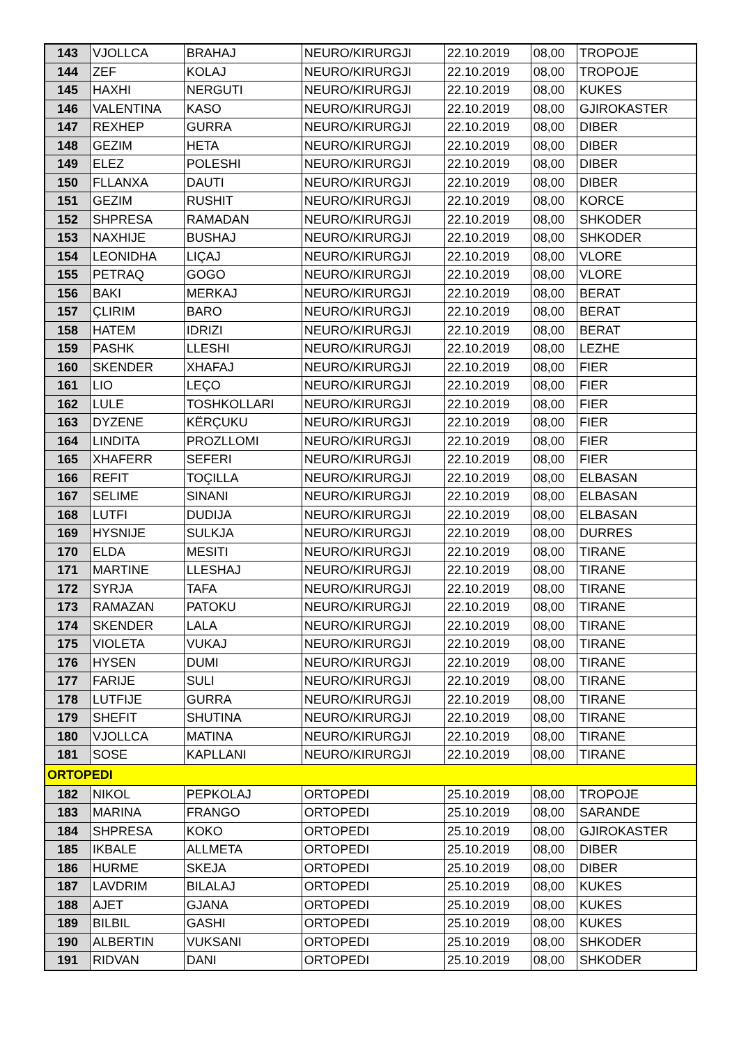| 143 | VJOLLCA | BRAHAJ | NEURO/KIRURGJI | 22.10.2019 | 08,00 | TROPOJE |
| 144 | ZEF | KOLAJ | NEURO/KIRURGJI | 22.10.2019 | 08,00 | TROPOJE |
| 145 | HAXHI | NERGUTI | NEURO/KIRURGJI | 22.10.2019 | 08,00 | KUKES |
| 146 | VALENTINA | KASO | NEURO/KIRURGJI | 22.10.2019 | 08,00 | GJIROKASTER |
| 147 | REXHEP | GURRA | NEURO/KIRURGJI | 22.10.2019 | 08,00 | DIBER |
| 148 | GEZIM | HETA | NEURO/KIRURGJI | 22.10.2019 | 08,00 | DIBER |
| 149 | ELEZ | POLESHI | NEURO/KIRURGJI | 22.10.2019 | 08,00 | DIBER |
| 150 | FLLANXA | DAUTI | NEURO/KIRURGJI | 22.10.2019 | 08,00 | DIBER |
| 151 | GEZIM | RUSHIT | NEURO/KIRURGJI | 22.10.2019 | 08,00 | KORCE |
| 152 | SHPRESA | RAMADAN | NEURO/KIRURGJI | 22.10.2019 | 08,00 | SHKODER |
| 153 | NAXHIJE | BUSHAJ | NEURO/KIRURGJI | 22.10.2019 | 08,00 | SHKODER |
| 154 | LEONIDHA | LIÇAJ | NEURO/KIRURGJI | 22.10.2019 | 08,00 | VLORE |
| 155 | PETRAQ | GOGO | NEURO/KIRURGJI | 22.10.2019 | 08,00 | VLORE |
| 156 | BAKI | MERKAJ | NEURO/KIRURGJI | 22.10.2019 | 08,00 | BERAT |
| 157 | ÇLIRIM | BARO | NEURO/KIRURGJI | 22.10.2019 | 08,00 | BERAT |
| 158 | HATEM | IDRIZI | NEURO/KIRURGJI | 22.10.2019 | 08,00 | BERAT |
| 159 | PASHK | LLESHI | NEURO/KIRURGJI | 22.10.2019 | 08,00 | LEZHE |
| 160 | SKENDER | XHAFAJ | NEURO/KIRURGJI | 22.10.2019 | 08,00 | FIER |
| 161 | LIO | LEÇO | NEURO/KIRURGJI | 22.10.2019 | 08,00 | FIER |
| 162 | LULE | TOSHKOLLARI | NEURO/KIRURGJI | 22.10.2019 | 08,00 | FIER |
| 163 | DYZENE | KËRÇUKU | NEURO/KIRURGJI | 22.10.2019 | 08,00 | FIER |
| 164 | LINDITA | PROZLLOMI | NEURO/KIRURGJI | 22.10.2019 | 08,00 | FIER |
| 165 | XHAFERR | SEFERI | NEURO/KIRURGJI | 22.10.2019 | 08,00 | FIER |
| 166 | REFIT | TOÇILLA | NEURO/KIRURGJI | 22.10.2019 | 08,00 | ELBASAN |
| 167 | SELIME | SINANI | NEURO/KIRURGJI | 22.10.2019 | 08,00 | ELBASAN |
| 168 | LUTFI | DUDIJA | NEURO/KIRURGJI | 22.10.2019 | 08,00 | ELBASAN |
| 169 | HYSNIJE | SULKJA | NEURO/KIRURGJI | 22.10.2019 | 08,00 | DURRES |
| 170 | ELDA | MESITI | NEURO/KIRURGJI | 22.10.2019 | 08,00 | TIRANE |
| 171 | MARTINE | LLESHAJ | NEURO/KIRURGJI | 22.10.2019 | 08,00 | TIRANE |
| 172 | SYRJA | TAFA | NEURO/KIRURGJI | 22.10.2019 | 08,00 | TIRANE |
| 173 | RAMAZAN | PATOKU | NEURO/KIRURGJI | 22.10.2019 | 08,00 | TIRANE |
| 174 | SKENDER | LALA | NEURO/KIRURGJI | 22.10.2019 | 08,00 | TIRANE |
| 175 | VIOLETA | VUKAJ | NEURO/KIRURGJI | 22.10.2019 | 08,00 | TIRANE |
| 176 | HYSEN | DUMI | NEURO/KIRURGJI | 22.10.2019 | 08,00 | TIRANE |
| 177 | FARIJE | SULI | NEURO/KIRURGJI | 22.10.2019 | 08,00 | TIRANE |
| 178 | LUTFIJE | GURRA | NEURO/KIRURGJI | 22.10.2019 | 08,00 | TIRANE |
| 179 | SHEFIT | SHUTINA | NEURO/KIRURGJI | 22.10.2019 | 08,00 | TIRANE |
| 180 | VJOLLCA | MATINA | NEURO/KIRURGJI | 22.10.2019 | 08,00 | TIRANE |
| 181 | SOSE | KAPLLANI | NEURO/KIRURGJI | 22.10.2019 | 08,00 | TIRANE |
| ORTOPEDI | | | | | | |
| 182 | NIKOL | PEPKOLAJ | ORTOPEDI | 25.10.2019 | 08,00 | TROPOJE |
| 183 | MARINA | FRANGO | ORTOPEDI | 25.10.2019 | 08,00 | SARANDE |
| 184 | SHPRESA | KOKO | ORTOPEDI | 25.10.2019 | 08,00 | GJIROKASTER |
| 185 | IKBALE | ALLMETA | ORTOPEDI | 25.10.2019 | 08,00 | DIBER |
| 186 | HURME | SKEJA | ORTOPEDI | 25.10.2019 | 08,00 | DIBER |
| 187 | LAVDRIM | BILALAJ | ORTOPEDI | 25.10.2019 | 08,00 | KUKES |
| 188 | AJET | GJANA | ORTOPEDI | 25.10.2019 | 08,00 | KUKES |
| 189 | BILBIL | GASHI | ORTOPEDI | 25.10.2019 | 08,00 | KUKES |
| 190 | ALBERTIN | VUKSANI | ORTOPEDI | 25.10.2019 | 08,00 | SHKODER |
| 191 | RIDVAN | DANI | ORTOPEDI | 25.10.2019 | 08,00 | SHKODER |